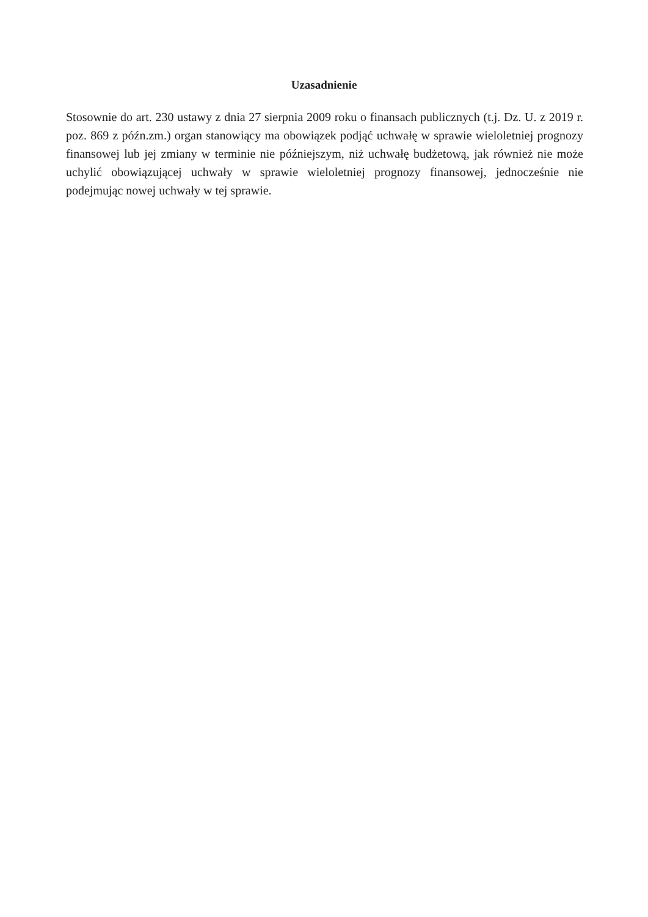Uzasadnienie
Stosownie do art. 230 ustawy z dnia 27 sierpnia 2009 roku o finansach publicznych (t.j. Dz. U. z 2019 r. poz. 869 z późn.zm.) organ stanowiący ma obowiązek podjąć uchwałę w sprawie wieloletniej prognozy finansowej lub jej zmiany w terminie nie późniejszym, niż uchwałę budżetową, jak również nie może uchylić obowiązującej uchwały w sprawie wieloletniej prognozy finansowej, jednocześnie nie podejmując nowej uchwały w tej sprawie.